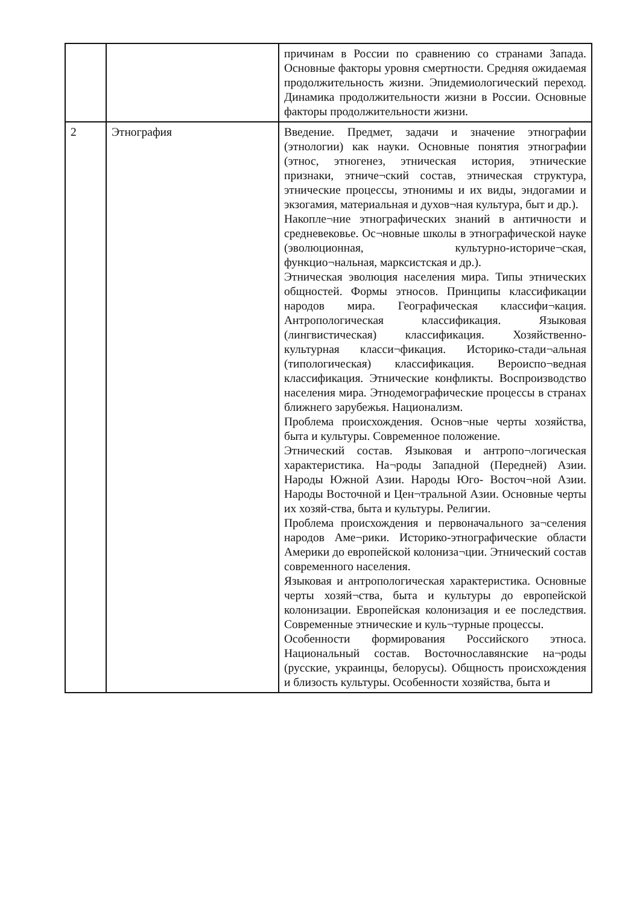| | | причинам в России по сравнению со странами Запада. Основные факторы уровня смертности. Средняя ожидаемая продолжительность жизни. Эпидемиологический переход. Динамика продолжительности жизни в России. Основные факторы продолжительности жизни. |
| 2 | Этнография | Введение. Предмет, задачи и значение этнографии (этнологии) как науки. Основные понятия этнографии (этнос, этногенез, этническая история, этнические признаки, этниче¬ский состав, этническая структура, этнические процессы, этнонимы и их виды, эндогамии и экзогамия, материальная и духов¬ная культура, быт и др.). Накопле¬ние этнографических знаний в античности и средневековье. Ос¬новные школы в этнографической науке (эволюционная, культурно-историче¬ская, функцио¬нальная, марксистская и др.). Этническая эволюция населения мира. Типы этнических общностей. Формы этносов. Принципы классификации народов мира. Географическая классифи¬кация. Антропологическая классификация. Языковая (лингвистическая) классификация. Хозяйственно-культурная класси¬фикация. Историко-стади¬альная (типологическая) классификация. Вероиспо¬ведная классификация. Этнические конфликты. Воспроизводство населения мира. Этнодемографические процессы в странах ближнего зарубежья. Национализм. Проблема происхождения. Основ¬ные черты хозяйства, быта и культуры. Современное положение. Этнический состав. Языковая и антропо¬логическая характеристика. На¬роды Западной (Передней) Азии. Народы Южной Азии. Народы Юго- Восточ¬ной Азии. Народы Восточной и Цен¬тральной Азии. Основные черты их хозяй-ства, быта и культуры. Религии. Проблема происхождения и первоначального за¬селения народов Аме¬рики. Историко-этнографические области Америки до европейской колониза¬ции. Этнический состав современного населения. Языковая и антропологическая характеристика. Основные черты хозяй¬ства, быта и культуры до европейской колонизации. Европейская колонизация и ее последствия. Современные этнические и куль¬турные процессы. Особенности формирования Российского этноса. Национальный состав. Восточнославянские на¬роды (русские, украинцы, белорусы). Общность происхождения и близость культуры. Особенности хозяйства, быта и |